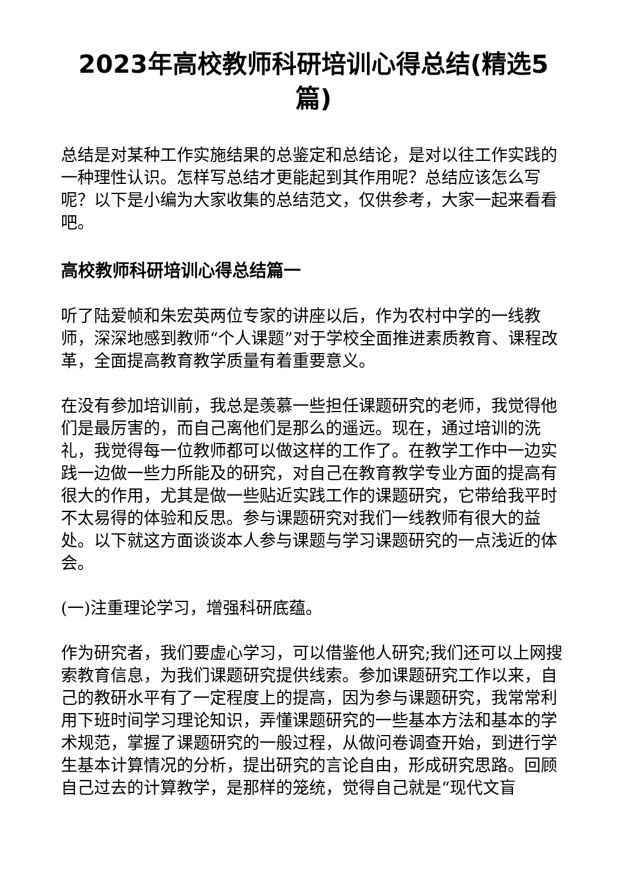2023年高校教师科研培训心得总结(精选5篇)
总结是对某种工作实施结果的总鉴定和总结论，是对以往工作实践的一种理性认识。怎样写总结才更能起到其作用呢？总结应该怎么写呢？以下是小编为大家收集的总结范文，仅供参考，大家一起来看看吧。
高校教师科研培训心得总结篇一
听了陆爱帧和朱宏英两位专家的讲座以后，作为农村中学的一线教师，深深地感到教师“个人课题”对于学校全面推进素质教育、课程改革，全面提高教育教学质量有着重要意义。
在没有参加培训前，我总是羡慕一些担任课题研究的老师，我觉得他们是最厉害的，而自己离他们是那么的遥远。现在，通过培训的洗礼，我觉得每一位教师都可以做这样的工作了。在教学工作中一边实践一边做一些力所能及的研究，对自己在教育教学专业方面的提高有很大的作用，尤其是做一些贴近实践工作的课题研究，它带给我平时不太易得的体验和反思。参与课题研究对我们一线教师有很大的益处。以下就这方面谈谈本人参与课题与学习课题研究的一点浅近的体会。
(一)注重理论学习，增强科研底蕴。
作为研究者，我们要虚心学习，可以借鉴他人研究;我们还可以上网搜索教育信息，为我们课题研究提供线索。参加课题研究工作以来，自己的教研水平有了一定程度上的提高，因为参与课题研究，我常常利用下班时间学习理论知识，弄懂课题研究的一些基本方法和基本的学术规范，掌握了课题研究的一般过程，从做问卷调查开始，到进行学生基本计算情况的分析，提出研究的言论自由，形成研究思路。回顾自己过去的计算教学，是那样的笼统，觉得自己就是“现代文盲